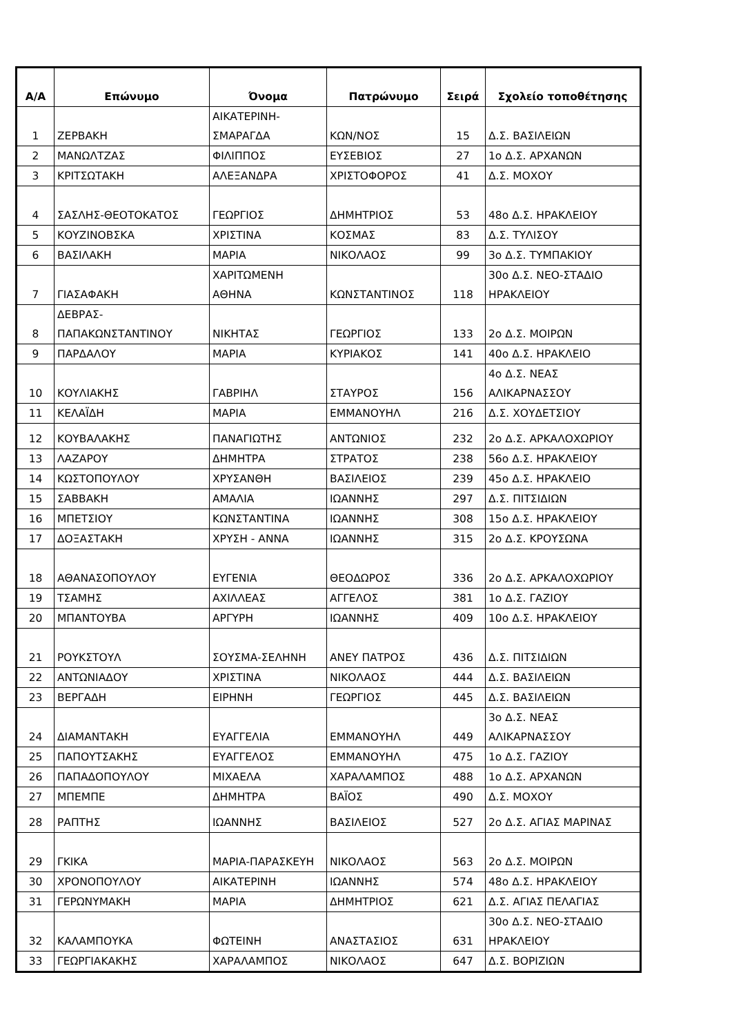| Α/Α | Επώνυμο | Όνομα | Πατρώνυμο | Σειρά | Σχολείο τοποθέτησης |
| --- | --- | --- | --- | --- | --- |
| 1 | ΖΕΡΒΑΚΗ | ΑΙΚΑΤΕΡΙΝΗ-ΣΜΑΡΑΓΔΑ | ΚΩΝ/ΝΟΣ | 15 | Δ.Σ. ΒΑΣΙΛΕΙΩΝ |
| 2 | ΜΑΝΩΛΤΖΑΣ | ΦΙΛΙΠΠΟΣ | ΕΥΣΕΒΙΟΣ | 27 | 1ο Δ.Σ. ΑΡΧΑΝΩΝ |
| 3 | ΚΡΙΤΣΩΤΑΚΗ | ΑΛΕΞΑΝΔΡΑ | ΧΡΙΣΤΟΦΟΡΟΣ | 41 | Δ.Σ. ΜΟΧΟΥ |
| 4 | ΣΑΣΛΗΣ-ΘΕΟΤΟΚΑΤΟΣ | ΓΕΩΡΓΙΟΣ | ΔΗΜΗΤΡΙΟΣ | 53 | 48ο Δ.Σ. ΗΡΑΚΛΕΙΟΥ |
| 5 | ΚΟΥΖΙΝΟΒΣΚΑ | ΧΡΙΣΤΙΝΑ | ΚΟΣΜΑΣ | 83 | Δ.Σ. ΤΥΛΙΣΟΥ |
| 6 | ΒΑΣΙΛΑΚΗ | ΜΑΡΙΑ | ΝΙΚΟΛΑΟΣ | 99 | 3ο Δ.Σ. ΤΥΜΠΑΚΙΟΥ |
| 7 | ΓΙΑΣΑΦΑΚΗ | ΧΑΡΙΤΩΜΕΝΗ ΑΘΗΝΑ | ΚΩΝΣΤΑΝΤΙΝΟΣ | 118 | 30ο Δ.Σ. ΝΕΟ-ΣΤΑΔΙΟ ΗΡΑΚΛΕΙΟΥ |
| 8 | ΔΕΒΡΑΣ-ΠΑΠΑΚΩΝΣΤΑΝΤΙΝΟΥ | ΝΙΚΗΤΑΣ | ΓΕΩΡΓΙΟΣ | 133 | 2ο Δ.Σ. ΜΟΙΡΩΝ |
| 9 | ΠΑΡΔΑΛΟΥ | ΜΑΡΙΑ | ΚΥΡΙΑΚΟΣ | 141 | 40ο Δ.Σ. ΗΡΑΚΛΕΙΟ |
| 10 | ΚΟΥΛΙΑΚΗΣ | ΓΑΒΡΙΗΛ | ΣΤΑΥΡΟΣ | 156 | 4ο Δ.Σ. ΝΕΑΣ ΑΛΙΚΑΡΝΑΣΣΟΥ |
| 11 | ΚΕΛΑΪΔΗ | ΜΑΡΙΑ | ΕΜΜΑΝΟΥΗΛ | 216 | Δ.Σ. ΧΟΥΔΕΤΣΙΟΥ |
| 12 | ΚΟΥΒΑΛΑΚΗΣ | ΠΑΝΑΓΙΩΤΗΣ | ΑΝΤΩΝΙΟΣ | 232 | 2ο Δ.Σ. ΑΡΚΑΛΟΧΩΡΙΟΥ |
| 13 | ΛΑΖΑΡΟΥ | ΔΗΜΗΤΡΑ | ΣΤΡΑΤΟΣ | 238 | 56ο Δ.Σ. ΗΡΑΚΛΕΙΟΥ |
| 14 | ΚΩΣΤΟΠΟΥΛΟΥ | ΧΡΥΣΑΝΘΗ | ΒΑΣΙΛΕΙΟΣ | 239 | 45ο Δ.Σ. ΗΡΑΚΛΕΙΟ |
| 15 | ΣΑΒΒΑΚΗ | ΑΜΑΛΙΑ | ΙΩΑΝΝΗΣ | 297 | Δ.Σ. ΠΙΤΣΙΔΙΩΝ |
| 16 | ΜΠΕΤΣΙΟΥ | ΚΩΝΣΤΑΝΤΙΝΑ | ΙΩΑΝΝΗΣ | 308 | 15ο Δ.Σ. ΗΡΑΚΛΕΙΟΥ |
| 17 | ΔΟΞΑΣΤΑΚΗ | ΧΡΥΣΗ - ΑΝΝΑ | ΙΩΑΝΝΗΣ | 315 | 2ο Δ.Σ. ΚΡΟΥΣΩΝΑ |
| 18 | ΑΘΑΝΑΣΟΠΟΥΛΟΥ | ΕΥΓΕΝΙΑ | ΘΕΟΔΩΡΟΣ | 336 | 2ο Δ.Σ. ΑΡΚΑΛΟΧΩΡΙΟΥ |
| 19 | ΤΣΑΜΗΣ | ΑΧΙΛΛΕΑΣ | ΑΓΓΕΛΟΣ | 381 | 1ο Δ.Σ. ΓΑΖΙΟΥ |
| 20 | ΜΠΑΝΤΟΥΒΑ | ΑΡΓΥΡΗ | ΙΩΑΝΝΗΣ | 409 | 10ο Δ.Σ. ΗΡΑΚΛΕΙΟΥ |
| 21 | ΡΟΥΚΣΤΟΥΛ | ΣΟΥΣΜΑ-ΣΕΛΗΝΗ | ΑΝΕΥ ΠΑΤΡΟΣ | 436 | Δ.Σ. ΠΙΤΣΙΔΙΩΝ |
| 22 | ΑΝΤΩΝΙΑΔΟΥ | ΧΡΙΣΤΙΝΑ | ΝΙΚΟΛΑΟΣ | 444 | Δ.Σ. ΒΑΣΙΛΕΙΩΝ |
| 23 | ΒΕΡΓΑΔΗ | ΕΙΡΗΝΗ | ΓΕΩΡΓΙΟΣ | 445 | Δ.Σ. ΒΑΣΙΛΕΙΩΝ |
| 24 | ΔΙΑΜΑΝΤΑΚΗ | ΕΥΑΓΓΕΛΙΑ | ΕΜΜΑΝΟΥΗΛ | 449 | 3ο Δ.Σ. ΝΕΑΣ ΑΛΙΚΑΡΝΑΣΣΟΥ |
| 25 | ΠΑΠΟΥΤΣΑΚΗΣ | ΕΥΑΓΓΕΛΟΣ | ΕΜΜΑΝΟΥΗΛ | 475 | 1ο Δ.Σ. ΓΑΖΙΟΥ |
| 26 | ΠΑΠΑΔΟΠΟΥΛΟΥ | ΜΙΧΑΕΛΑ | ΧΑΡΑΛΑΜΠΟΣ | 488 | 1ο Δ.Σ. ΑΡΧΑΝΩΝ |
| 27 | ΜΠΕΜΠΕ | ΔΗΜΗΤΡΑ | ΒΑΪΟΣ | 490 | Δ.Σ. ΜΟΧΟΥ |
| 28 | ΡΑΠΤΗΣ | ΙΩΑΝΝΗΣ | ΒΑΣΙΛΕΙΟΣ | 527 | 2ο Δ.Σ. ΑΓΙΑΣ ΜΑΡΙΝΑΣ |
| 29 | ΓΚΙΚΑ | ΜΑΡΙΑ-ΠΑΡΑΣΚΕΥΗ | ΝΙΚΟΛΑΟΣ | 563 | 2ο Δ.Σ. ΜΟΙΡΩΝ |
| 30 | ΧΡΟΝΟΠΟΥΛΟΥ | ΑΙΚΑΤΕΡΙΝΗ | ΙΩΑΝΝΗΣ | 574 | 48ο Δ.Σ. ΗΡΑΚΛΕΙΟΥ |
| 31 | ΓΕΡΩΝΥΜΑΚΗ | ΜΑΡΙΑ | ΔΗΜΗΤΡΙΟΣ | 621 | Δ.Σ. ΑΓΙΑΣ ΠΕΛΑΓΙΑΣ |
| 32 | ΚΑΛΑΜΠΟΥΚΑ | ΦΩΤΕΙΝΗ | ΑΝΑΣΤΑΣΙΟΣ | 631 | 30ο Δ.Σ. ΝΕΟ-ΣΤΑΔΙΟ ΗΡΑΚΛΕΙΟΥ |
| 33 | ΓΕΩΡΓΙΑΚΑΚΗΣ | ΧΑΡΑΛΑΜΠΟΣ | ΝΙΚΟΛΑΟΣ | 647 | Δ.Σ. ΒΟΡΙΖΙΩΝ |